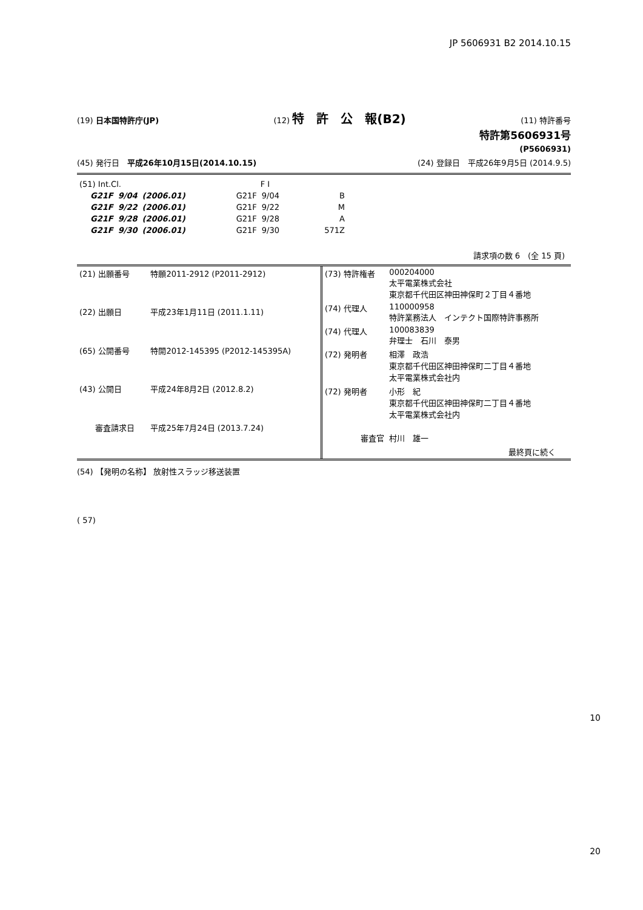JP 5606931 B2 2014.10.15
(19) 日本国特許庁(JP) (12) 特　許　公　報(B2) (11) 特許番号
特許第5606931号
(P5606931)
(45) 発行日　平成26年10月15日(2014.10.15) (24) 登録日　平成26年9月5日 (2014.9.5)
| (51) Int.Cl. | | | F I | | |
| G21F | 9/04 | (2006.01) | G21F | 9/04 | B |
| G21F | 9/22 | (2006.01) | G21F | 9/22 | M |
| G21F | 9/28 | (2006.01) | G21F | 9/28 | A |
| G21F | 9/30 | (2006.01) | G21F | 9/30 | 571Z |
請求項の数 6　(全 15 頁)
| (21) 出願番号 | 特願2011-2912 (P2011-2912) |
| (22) 出願日 | 平成23年1月11日 (2011.1.11) |
| (65) 公開番号 | 特開2012-145395 (P2012-145395A) |
| (43) 公開日 | 平成24年8月2日 (2012.8.2) |
| 審査請求日 | 平成25年7月24日 (2013.7.24) |
| (73) 特許権者 | 000204000 太平電業株式会社 東京都千代田区神田神保町２丁目４番地 |
| (74) 代理人 | 110000958 特許業務法人 インテクト国際特許事務所 |
| (74) 代理人 | 100083839 弁理士 石川 泰男 |
| (72) 発明者 | 相澤 政浩 東京都千代田区神田神保町二丁目４番地 太平電業株式会社内 |
| (72) 発明者 | 小形 紀 東京都千代田区神田神保町二丁目４番地 太平電業株式会社内 |
| 審査官 | 村川 雄一 |
| 最終頁に続く | |
(54) 【発明の名称】 放射性スラッジ移送装置
( 57)
10
20